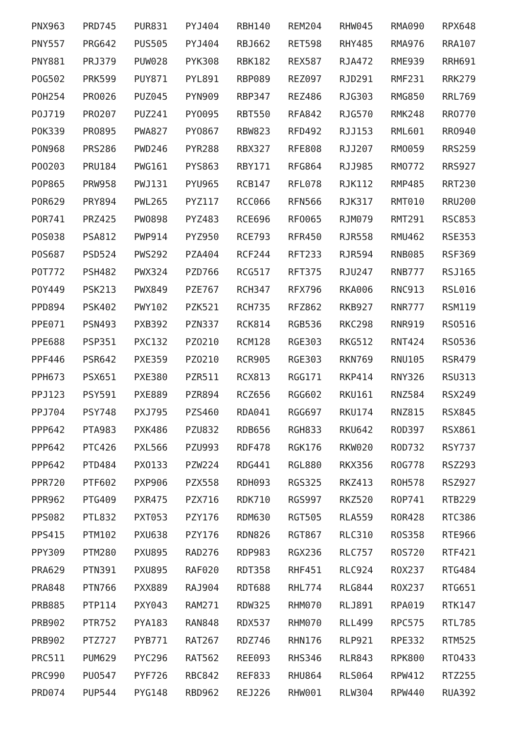PNX963 PNY557 PNY881 POG502 POH254 POJ719 POK339 PON968 POO203 POP865 POR629 POR741 POS038 POS687 POT772 POY449 PPD894 PPE071 PPE688 PPF446 PPH673 PPJ123 PPJ704 PPP642 PPP642 PPP642 PPR720 PPR962 PPS082 PPS415 PPY309 PRA629 PRA848 PRB885 PRB902 PRB902 PRC511 PRC990 PRD074
PRD745 PRG642 PRJ379 PRK599 PRO026 PRO207 PRO895 PRS286 PRU184 PRW958 PRY894 PRZ425 PSA812 PSD524 PSH482 PSK213 PSK402 PSN493 PSP351 PSR642 PSX651 PSY591 PSY748 PTA983 PTC426 PTD484 PTF602 PTG409 PTL832 PTM102 PTM280 PTN391 PTN766 PTP114 PTR752 PTZ727 PUM629 PUO547 PUP544
PUR831 PUS505 PUW028 PUY871 PUZ045 PUZ241 PWA827 PWD246 PWG161 PWJ131 PWL265 PWO898 PWP914 PWS292 PWX324 PWX849 PWY102 PXB392 PXC132 PXE359 PXE380 PXE889 PXJ795 PXK486 PXL566 PXO133 PXP906 PXR475 PXT053 PXU638 PXU895 PXU895 PXX889 PXY043 PYA183 PYB771 PYC296 PYF726 PYG148
PYJ404 PYJ404 PYK308 PYL891 PYN909 PYO095 PYO867 PYR288 PYS863 PYU965 PYZ117 PYZ483 PYZ950 PZA404 PZD766 PZE767 PZK521 PZN337 PZO210 PZO210 PZR511 PZR894 PZS460 PZU832 PZU993 PZW224 PZX558 PZX716 PZY176 PZY176 RAD276 RAF020 RAJ904 RAM271 RAN848 RAT267 RAT562 RBC842 RBD962
RBH140 RBJ662 RBK182 RBP089 RBP347 RBT550 RBW823 RBX327 RBY171 RCB147 RCC066 RCE696 RCE793 RCF244 RCG517 RCH347 RCH735 RCK814 RCM128 RCR905 RCX813 RCZ656 RDA041 RDB656 RDF478 RDG441 RDH093 RDK710 RDM630 RDN826 RDP983 RDT358 RDT688 RDW325 RDX537 RDZ746 REE093 REF833 REJ226
REM204 RET598 REX587 REZ097 REZ486 RFA842 RFD492 RFE808 RFG864 RFL078 RFN566 RFO065 RFR450 RFT233 RFT375 RFX796 RFZ862 RGB536 RGE303 RGE303 RGG171 RGG602 RGG697 RGH833 RGK176 RGL880 RGS325 RGS997 RGT505 RGT867 RGX236 RHF451 RHL774 RHM070 RHM070 RHN176 RHS346 RHU864 RHW001
RHW045 RHY485 RJA472 RJD291 RJG303 RJG570 RJJ153 RJJ207 RJJ985 RJK112 RJK317 RJM079 RJR558 RJR594 RJU247 RKA006 RKB927 RKC298 RKG512 RKN769 RKP414 RKU161 RKU174 RKU642 RKW020 RKX356 RKZ413 RKZ520 RLA559 RLC310 RLC757 RLC924 RLG844 RLJ891 RLL499 RLP921 RLR843 RLS064 RLW304
RMA090 RMA976 RME939 RMF231 RMG850 RMK248 RML601 RMO059 RMO772 RMP485 RMT010 RMT291 RMU462 RNB085 RNB777 RNC913 RNR777 RNR919 RNT424 RNU105 RNY326 RNZ584 RNZ815 ROD397 ROD732 ROG778 ROH578 ROP741 ROR428 ROS358 ROS720 ROX237 ROX237 RPA019 RPC575 RPE332 RPK800 RPW412 RPW440
RPX648 RRA107 RRH691 RRK279 RRL769 RRO770 RRO940 RRS259 RRS927 RRT230 RRU200 RSC853 RSE353 RSF369 RSJ165 RSL016 RSM119 RSO516 RSO536 RSR479 RSU313 RSX249 RSX845 RSX861 RSY737 RSZ293 RSZ927 RTB229 RTC386 RTE966 RTF421 RTG484 RTG651 RTK147 RTL785 RTM525 RTO433 RTZ255 RUA392